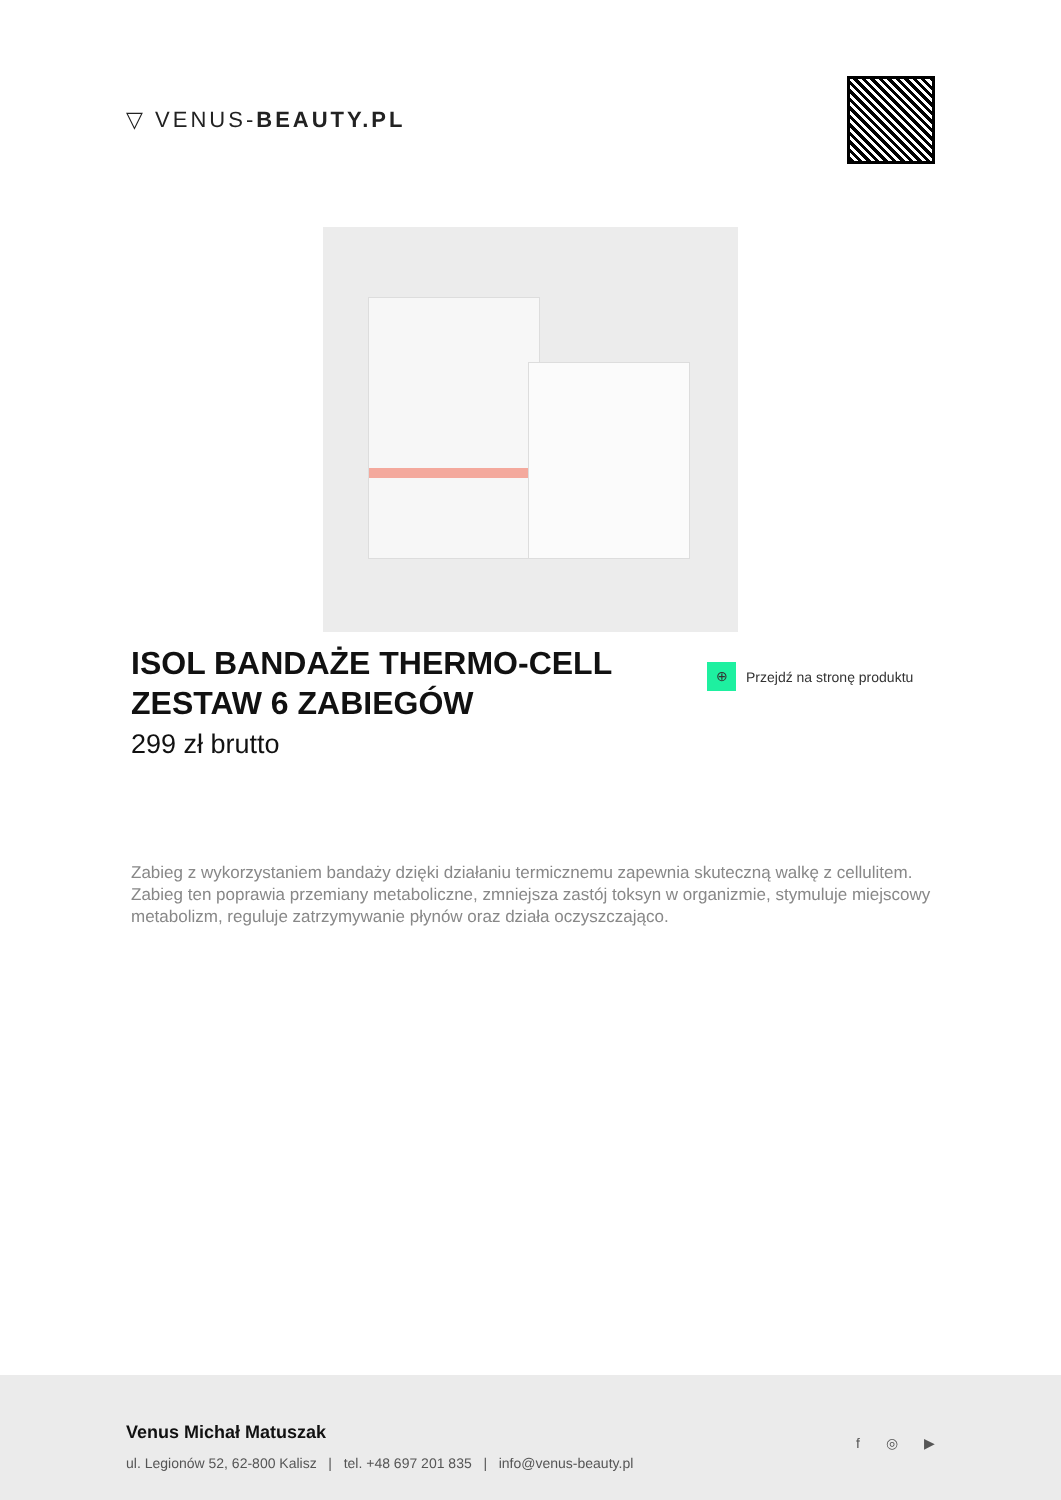▽ VENUS-BEAUTY.PL
ISOL BANDAŻE THERMO-CELL ZESTAW 6 ZABIEGÓW
299 zł brutto
⊕
Przejdź na stronę produktu
Zabieg z wykorzystaniem bandaży dzięki działaniu termicznemu zapewnia skuteczną walkę z cellulitem. Zabieg ten poprawia przemiany metaboliczne, zmniejsza zastój toksyn w organizmie, stymuluje miejscowy metabolizm, reguluje zatrzymywanie płynów oraz działa oczyszczająco.
Venus Michał Matuszak
ul. Legionów 52, 62-800 Kalisz | tel. +48 697 201 835 | info@venus-beauty.pl
f ◎ ▶